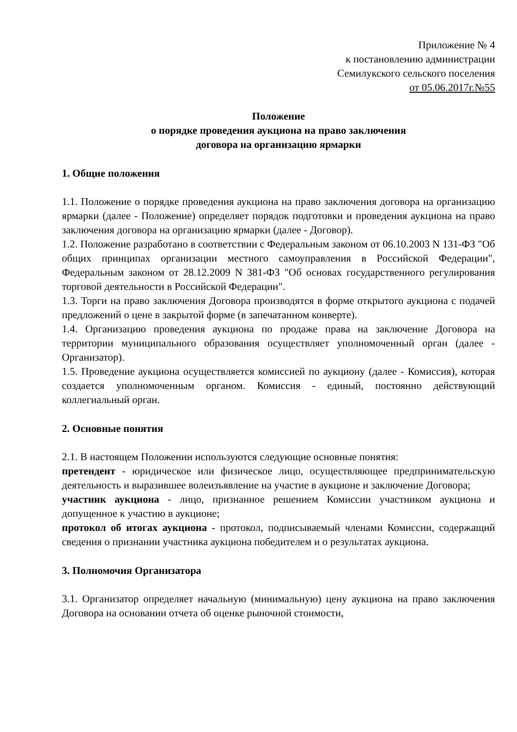Приложение № 4
к постановлению администрации
Семилукского сельского поселения
от 05.06.2017г.№55
Положение
о порядке проведения аукциона на право заключения
договора на организацию ярмарки
1. Общие положения
1.1. Положение о порядке проведения аукциона на право заключения договора на организацию ярмарки (далее - Положение) определяет порядок подготовки и проведения аукциона на право заключения договора на организацию ярмарки (далее - Договор).
1.2. Положение разработано в соответствии с Федеральным законом от 06.10.2003 N 131-ФЗ "Об общих принципах организации местного самоуправления в Российской Федерации", Федеральным законом от 28.12.2009 N 381-ФЗ "Об основах государственного регулирования торговой деятельности в Российской Федерации".
1.3. Торги на право заключения Договора производятся в форме открытого аукциона с подачей предложений о цене в закрытой форме (в запечатанном конверте).
1.4. Организацию проведения аукциона по продаже права на заключение Договора на территории муниципального образования осуществляет уполномоченный орган (далее - Организатор).
1.5. Проведение аукциона осуществляется комиссией по аукциону (далее - Комиссия), которая создается уполномоченным органом. Комиссия - единый, постоянно действующий коллегиальный орган.
2. Основные понятия
2.1. В настоящем Положении используются следующие основные понятия:
претендент - юридическое или физическое лицо, осуществляющее предпринимательскую деятельность и выразившее волеизъявление на участие в аукционе и заключение Договора;
участник аукциона - лицо, признанное решением Комиссии участником аукциона и допущенное к участию в аукционе;
протокол об итогах аукциона - протокол, подписываемый членами Комиссии, содержащий сведения о признании участника аукциона победителем и о результатах аукциона.
3. Полномочия Организатора
3.1. Организатор определяет начальную (минимальную) цену аукциона на право заключения Договора на основании отчета об оценке рыночной стоимости,